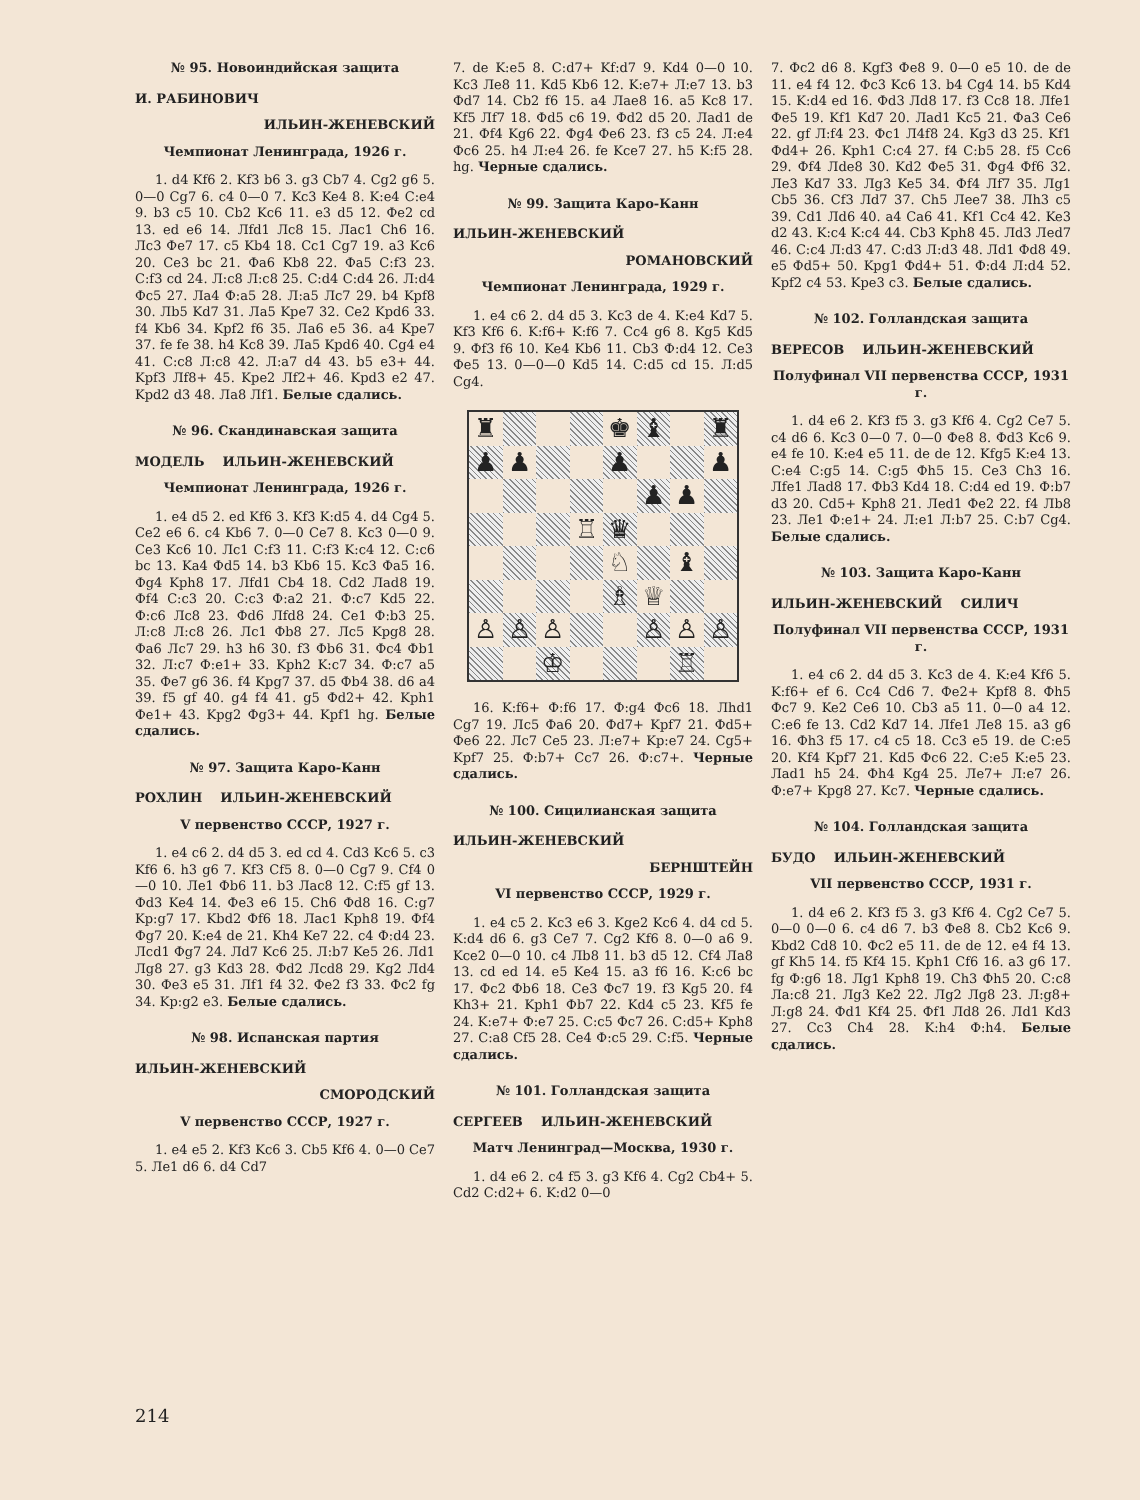№ 95. Новоиндийская защита
И. РАБИНОВИЧ
ИЛЬИН-ЖЕНЕВСКИЙ
Чемпионат Ленинграда, 1926 г.
1. d4 Kf6 2. Kf3 b6 3. g3 Cb7 4. Cg2 g6 5. 0—0 Cg7 6. c4 0—0 7. Kc3 Ke4 8. K:e4 C:e4 9. b3 c5 10. Cb2 Kc6 11. e3 d5 12. Фe2 cd 13. ed e6 14. Лfd1 Лc8 15. Лac1 Ch6 16. Лc3 Фe7 17. c5 Kb4 18. Cc1 Cg7 19. a3 Kc6 20. Ce3 bc 21. Фa6 Kb8 22. Фa5 C:f3 23. C:f3 cd 24. Л:c8 Л:c8 25. C:d4 C:d4 26. Л:d4 Фc5 27. Лa4 Ф:a5 28. Л:a5 Лc7 29. b4 Kpf8 30. Лb5 Kd7 31. Лa5 Kpe7 32. Ce2 Kpd6 33. f4 Kb6 34. Kpf2 f6 35. Лa6 e5 36. a4 Kpe7 37. fe fe 38. h4 Kc8 39. Лa5 Kpd6 40. Cg4 e4 41. C:c8 Л:c8 42. Л:a7 d4 43. b5 e3+ 44. Kpf3 Лf8+ 45. Kpe2 Лf2+ 46. Kpd3 e2 47. Kpd2 d3 48. Лa8 Лf1. Белые сдались.
№ 96. Скандинавская защита
МОДЕЛЬ ИЛЬИН-ЖЕНЕВСКИЙ
Чемпионат Ленинграда, 1926 г.
1. e4 d5 2. ed Kf6 3. Kf3 K:d5 4. d4 Cg4 5. Ce2 e6 6. c4 Kb6 7. 0—0 Ce7 8. Kc3 0—0 9. Ce3 Kc6 10. Лc1 C:f3 11. C:f3 K:c4 12. C:c6 bc 13. Ka4 Фd5 14. b3 Kb6 15. Kc3 Фa5 16. Фg4 Kph8 17. Лfd1 Cb4 18. Cd2 Лad8 19. Фf4 C:c3 20. C:c3 Ф:a2 21. Ф:c7 Kd5 22. Ф:c6 Лc8 23. Фd6 Лfd8 24. Ce1 Ф:b3 25. Л:c8 Л:c8 26. Лc1 Фb8 27. Лc5 Kpg8 28. Фa6 Лc7 29. h3 h6 30. f3 Фb6 31. Фc4 Фb1 32. Л:c7 Ф:e1+ 33. Kph2 K:c7 34. Ф:c7 a5 35. Фe7 g6 36. f4 Kpg7 37. d5 Фb4 38. d6 a4 39. f5 gf 40. g4 f4 41. g5 Фd2+ 42. Kph1 Фe1+ 43. Kpg2 Фg3+ 44. Kpf1 hg. Белые сдались.
№ 97. Защита Каро-Канн
РОХЛИН ИЛЬИН-ЖЕНЕВСКИЙ
V первенство СССР, 1927 г.
1. e4 c6 2. d4 d5 3. ed cd 4. Cd3 Kc6 5. c3 Kf6 6. h3 g6 7. Kf3 Cf5 8. 0—0 Cg7 9. Cf4 0—0 10. Лe1 Фb6 11. b3 Лac8 12. C:f5 gf 13. Фd3 Ke4 14. Фe3 e6 15. Ch6 Фd8 16. C:g7 Kp:g7 17. Kbd2 Фf6 18. Лac1 Kph8 19. Фf4 Фg7 20. K:e4 de 21. Kh4 Ke7 22. c4 Ф:d4 23. Лcd1 Фg7 24. Лd7 Kc6 25. Л:b7 Ke5 26. Лd1 Лg8 27. g3 Kd3 28. Фd2 Лcd8 29. Kg2 Лd4 30. Фe3 e5 31. Лf1 f4 32. Фe2 f3 33. Фc2 fg 34. Kp:g2 e3. Белые сдались.
№ 98. Испанская партия
ИЛЬИН-ЖЕНЕВСКИЙ
СМОРОДСКИЙ
V первенство СССР, 1927 г.
1. e4 e5 2. Kf3 Kc6 3. Cb5 Kf6 4. 0—0 Ce7 5. Лe1 d6 6. d4 Cd7
7. de K:e5 8. C:d7+ Kf:d7 9. Kd4 0—0 10. Kc3 Лe8 11. Kd5 Kb6 12. K:e7+ Л:e7 13. b3 Фd7 14. Cb2 f6 15. a4 Лae8 16. a5 Kc8 17. Kf5 Лf7 18. Фd5 c6 19. Фd2 d5 20. Лad1 de 21. Фf4 Kg6 22. Фg4 Фe6 23. f3 c5 24. Л:e4 Фc6 25. h4 Л:e4 26. fe Kce7 27. h5 K:f5 28. hg. Черные сдались.
№ 99. Защита Каро-Канн
ИЛЬИН-ЖЕНЕВСКИЙ
РОМАНОВСКИЙ
Чемпионат Ленинграда, 1929 г.
1. e4 c6 2. d4 d5 3. Kc3 de 4. K:e4 Kd7 5. Kf3 Kf6 6. K:f6+ K:f6 7. Cc4 g6 8. Kg5 Kd5 9. Фf3 f6 10. Ke4 Kb6 11. Cb3 Ф:d4 12. Ce3 Фe5 13. 0—0—0 Kd5 14. C:d5 cd 15. Л:d5 Cg4.
♜
♚
♝
♜
♟
♟
♟
♟
♟
♟
♖
♛
♘
♝
♗
♕
♙
♙
♙
♙
♙
♙
♔
♖
16. K:f6+ Ф:f6 17. Ф:g4 Фc6 18. Лhd1 Cg7 19. Лc5 Фa6 20. Фd7+ Kpf7 21. Фd5+ Фe6 22. Лc7 Ce5 23. Л:e7+ Kp:e7 24. Cg5+ Kpf7 25. Ф:b7+ Cc7 26. Ф:c7+. Черные сдались.
№ 100. Сицилианская защита
ИЛЬИН-ЖЕНЕВСКИЙ
БЕРНШТЕЙН
VI первенство СССР, 1929 г.
1. e4 c5 2. Kc3 e6 3. Kge2 Kc6 4. d4 cd 5. K:d4 d6 6. g3 Ce7 7. Cg2 Kf6 8. 0—0 a6 9. Kce2 0—0 10. c4 Лb8 11. b3 d5 12. Cf4 Лa8 13. cd ed 14. e5 Ke4 15. a3 f6 16. K:c6 bc 17. Фc2 Фb6 18. Ce3 Фc7 19. f3 Kg5 20. f4 Kh3+ 21. Kph1 Фb7 22. Kd4 c5 23. Kf5 fe 24. K:e7+ Ф:e7 25. C:c5 Фc7 26. C:d5+ Kph8 27. C:a8 Cf5 28. Ce4 Ф:c5 29. C:f5. Черные сдались.
№ 101. Голландская защита
СЕРГЕЕВ ИЛЬИН-ЖЕНЕВСКИЙ
Матч Ленинград—Москва, 1930 г.
1. d4 e6 2. c4 f5 3. g3 Kf6 4. Cg2 Cb4+ 5. Cd2 C:d2+ 6. K:d2 0—0
7. Фc2 d6 8. Kgf3 Фe8 9. 0—0 e5 10. de de 11. e4 f4 12. Фc3 Kc6 13. b4 Cg4 14. b5 Kd4 15. K:d4 ed 16. Фd3 Лd8 17. f3 Cc8 18. Лfe1 Фe5 19. Kf1 Kd7 20. Лad1 Kc5 21. Фa3 Ce6 22. gf Л:f4 23. Фc1 Л4f8 24. Kg3 d3 25. Kf1 Фd4+ 26. Kph1 C:c4 27. f4 C:b5 28. f5 Cc6 29. Фf4 Лde8 30. Kd2 Фe5 31. Фg4 Фf6 32. Лe3 Kd7 33. Лg3 Ke5 34. Фf4 Лf7 35. Лg1 Cb5 36. Cf3 Лd7 37. Ch5 Лee7 38. Лh3 c5 39. Cd1 Лd6 40. a4 Ca6 41. Kf1 Cc4 42. Ke3 d2 43. K:c4 K:c4 44. Cb3 Kph8 45. Лd3 Лed7 46. C:c4 Л:d3 47. C:d3 Л:d3 48. Лd1 Фd8 49. e5 Фd5+ 50. Kpg1 Фd4+ 51. Ф:d4 Л:d4 52. Kpf2 c4 53. Kpe3 c3. Белые сдались.
№ 102. Голландская защита
ВЕРЕСОВ ИЛЬИН-ЖЕНЕВСКИЙ
Полуфинал VII первенства СССР, 1931 г.
1. d4 e6 2. Kf3 f5 3. g3 Kf6 4. Cg2 Ce7 5. c4 d6 6. Kc3 0—0 7. 0—0 Фe8 8. Фd3 Kc6 9. e4 fe 10. K:e4 e5 11. de de 12. Kfg5 K:e4 13. C:e4 C:g5 14. C:g5 Фh5 15. Ce3 Ch3 16. Лfe1 Лad8 17. Фb3 Kd4 18. C:d4 ed 19. Ф:b7 d3 20. Cd5+ Kph8 21. Лed1 Фe2 22. f4 Лb8 23. Лe1 Ф:e1+ 24. Л:e1 Л:b7 25. C:b7 Cg4. Белые сдались.
№ 103. Защита Каро-Канн
ИЛЬИН-ЖЕНЕВСКИЙ СИЛИЧ
Полуфинал VII первенства СССР, 1931 г.
1. e4 c6 2. d4 d5 3. Kc3 de 4. K:e4 Kf6 5. K:f6+ ef 6. Cc4 Cd6 7. Фe2+ Kpf8 8. Фh5 Фc7 9. Ke2 Ce6 10. Cb3 a5 11. 0—0 a4 12. C:e6 fe 13. Cd2 Kd7 14. Лfe1 Лe8 15. a3 g6 16. Фh3 f5 17. c4 c5 18. Cc3 e5 19. de C:e5 20. Kf4 Kpf7 21. Kd5 Фc6 22. C:e5 K:e5 23. Лad1 h5 24. Фh4 Kg4 25. Лe7+ Л:e7 26. Ф:e7+ Kpg8 27. Kc7. Черные сдались.
№ 104. Голландская защита
БУДО ИЛЬИН-ЖЕНЕВСКИЙ
VII первенство СССР, 1931 г.
1. d4 e6 2. Kf3 f5 3. g3 Kf6 4. Cg2 Ce7 5. 0—0 0—0 6. c4 d6 7. b3 Фe8 8. Cb2 Kc6 9. Kbd2 Cd8 10. Фc2 e5 11. de de 12. e4 f4 13. gf Kh5 14. f5 Kf4 15. Kph1 Cf6 16. a3 g6 17. fg Ф:g6 18. Лg1 Kph8 19. Ch3 Фh5 20. C:c8 Лa:c8 21. Лg3 Ke2 22. Лg2 Лg8 23. Л:g8+ Л:g8 24. Фd1 Kf4 25. Фf1 Лd8 26. Лd1 Kd3 27. Cc3 Ch4 28. K:h4 Ф:h4. Белые сдались.
214